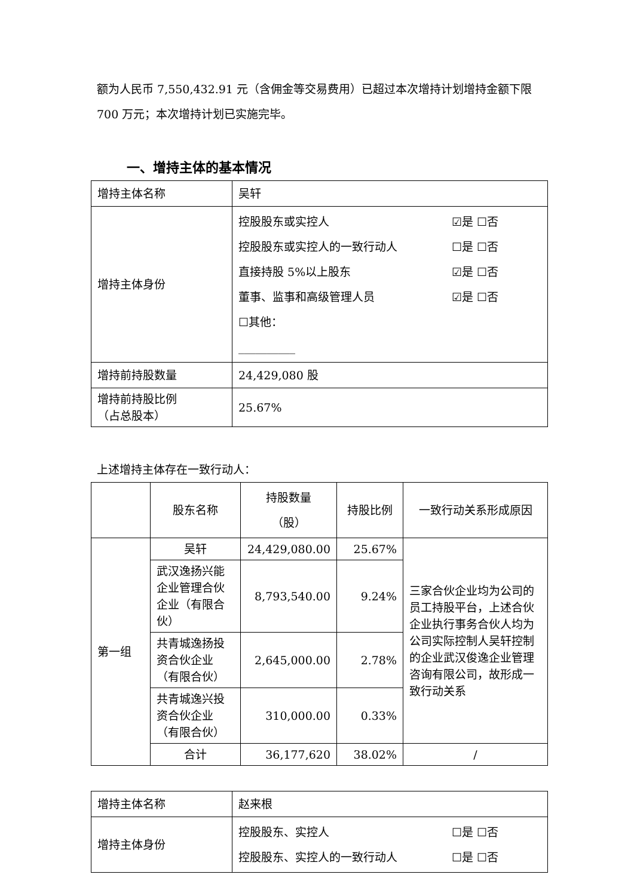额为人民币 7,550,432.91 元（含佣金等交易费用）已超过本次增持计划增持金额下限 700 万元；本次增持计划已实施完毕。
一、增持主体的基本情况
| 增持主体名称 | 吴轩 |
| 增持主体身份 | 控股股东或实控人 ☑是 ☐否 控股股东或实控人的一致行动人 ☐是 ☐否 直接持股 5%以上股东 ☑是 ☐否 董事、监事和高级管理人员 ☑是 ☐否 ☐其他：__________ |
| 增持前持股数量 | 24,429,080 股 |
| 增持前持股比例 （占总股本） | 25.67% |
上述增持主体存在一致行动人：
| | 股东名称 | 持股数量 （股） | 持股比例 | 一致行动关系形成原因 |
| 第一组 | 吴轩 | 24,429,080.00 | 25.67% | 三家合伙企业均为公司的员工持股平台，上述合伙企业执行事务合伙人均为公司实际控制人吴轩控制的企业武汉俊逸企业管理咨询有限公司，故形成一致行动关系 |
| | 武汉逸扬兴能企业管理合伙企业（有限合伙） | 8,793,540.00 | 9.24% | |
| | 共青城逸扬投资合伙企业（有限合伙） | 2,645,000.00 | 2.78% | |
| | 共青城逸兴投资合伙企业（有限合伙） | 310,000.00 | 0.33% | |
| | 合计 | 36,177,620 | 38.02% | / |
| 增持主体名称 | 赵来根 |
| 增持主体身份 | 控股股东、实控人 ☐是 ☐否 控股股东、实控人的一致行动人 ☐是 ☐否 |